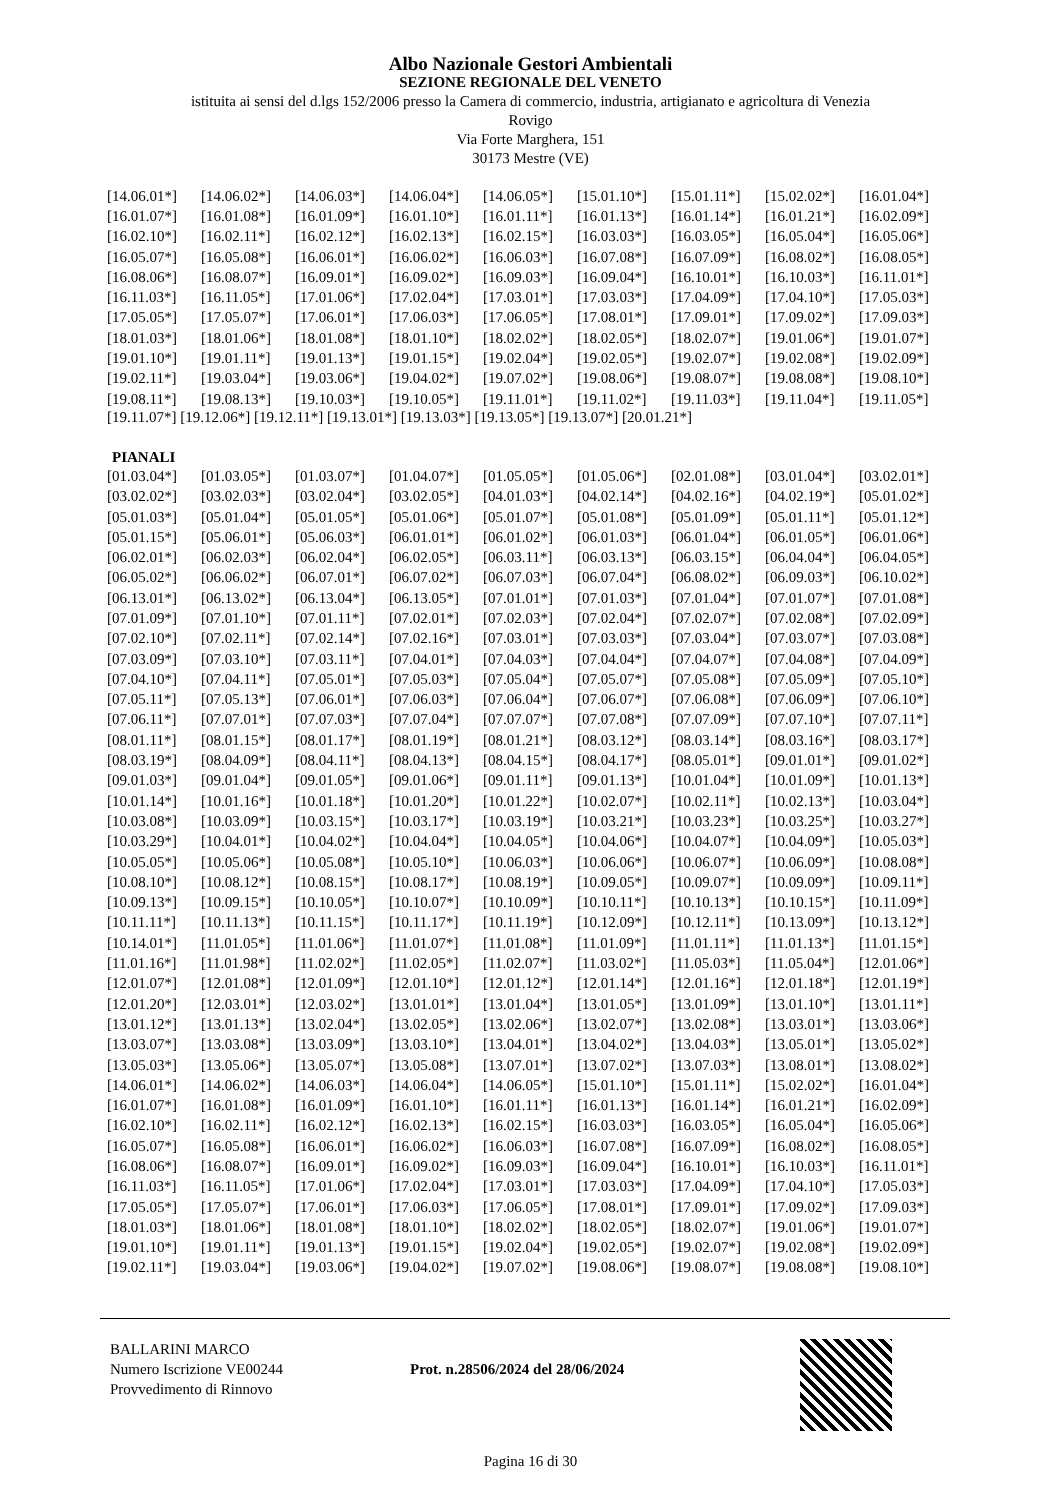Albo Nazionale Gestori Ambientali
SEZIONE REGIONALE DEL VENETO
istituita ai sensi del d.lgs 152/2006 presso la Camera di commercio, industria, artigianato e agricoltura di Venezia
Rovigo
Via Forte Marghera, 151
30173 Mestre (VE)
| [14.06.01*] | [14.06.02*] | [14.06.03*] | [14.06.04*] | [14.06.05*] | [15.01.10*] | [15.01.11*] | [15.02.02*] | [16.01.04*] |
| [16.01.07*] | [16.01.08*] | [16.01.09*] | [16.01.10*] | [16.01.11*] | [16.01.13*] | [16.01.14*] | [16.01.21*] | [16.02.09*] |
| [16.02.10*] | [16.02.11*] | [16.02.12*] | [16.02.13*] | [16.02.15*] | [16.03.03*] | [16.03.05*] | [16.05.04*] | [16.05.06*] |
| [16.05.07*] | [16.05.08*] | [16.06.01*] | [16.06.02*] | [16.06.03*] | [16.07.08*] | [16.07.09*] | [16.08.02*] | [16.08.05*] |
| [16.08.06*] | [16.08.07*] | [16.09.01*] | [16.09.02*] | [16.09.03*] | [16.09.04*] | [16.10.01*] | [16.10.03*] | [16.11.01*] |
| [16.11.03*] | [16.11.05*] | [17.01.06*] | [17.02.04*] | [17.03.01*] | [17.03.03*] | [17.04.09*] | [17.04.10*] | [17.05.03*] |
| [17.05.05*] | [17.05.07*] | [17.06.01*] | [17.06.03*] | [17.06.05*] | [17.08.01*] | [17.09.01*] | [17.09.02*] | [17.09.03*] |
| [18.01.03*] | [18.01.06*] | [18.01.08*] | [18.01.10*] | [18.02.02*] | [18.02.05*] | [18.02.07*] | [19.01.06*] | [19.01.07*] |
| [19.01.10*] | [19.01.11*] | [19.01.13*] | [19.01.15*] | [19.02.04*] | [19.02.05*] | [19.02.07*] | [19.02.08*] | [19.02.09*] |
| [19.02.11*] | [19.03.04*] | [19.03.06*] | [19.04.02*] | [19.07.02*] | [19.08.06*] | [19.08.07*] | [19.08.08*] | [19.08.10*] |
| [19.08.11*] | [19.08.13*] | [19.10.03*] | [19.10.05*] | [19.11.01*] | [19.11.02*] | [19.11.03*] | [19.11.04*] | [19.11.05*] |
[19.11.07*] [19.12.06*] [19.12.11*] [19.13.01*] [19.13.03*] [19.13.05*] [19.13.07*] [20.01.21*]
PIANALI
| [01.03.04*] | [01.03.05*] | [01.03.07*] | [01.04.07*] | [01.05.05*] | [01.05.06*] | [02.01.08*] | [03.01.04*] | [03.02.01*] |
| [03.02.02*] | [03.02.03*] | [03.02.04*] | [03.02.05*] | [04.01.03*] | [04.02.14*] | [04.02.16*] | [04.02.19*] | [05.01.02*] |
| [05.01.03*] | [05.01.04*] | [05.01.05*] | [05.01.06*] | [05.01.07*] | [05.01.08*] | [05.01.09*] | [05.01.11*] | [05.01.12*] |
| [05.01.15*] | [05.06.01*] | [05.06.03*] | [06.01.01*] | [06.01.02*] | [06.01.03*] | [06.01.04*] | [06.01.05*] | [06.01.06*] |
| [06.02.01*] | [06.02.03*] | [06.02.04*] | [06.02.05*] | [06.03.11*] | [06.03.13*] | [06.03.15*] | [06.04.04*] | [06.04.05*] |
| [06.05.02*] | [06.06.02*] | [06.07.01*] | [06.07.02*] | [06.07.03*] | [06.07.04*] | [06.08.02*] | [06.09.03*] | [06.10.02*] |
| [06.13.01*] | [06.13.02*] | [06.13.04*] | [06.13.05*] | [07.01.01*] | [07.01.03*] | [07.01.04*] | [07.01.07*] | [07.01.08*] |
| [07.01.09*] | [07.01.10*] | [07.01.11*] | [07.02.01*] | [07.02.03*] | [07.02.04*] | [07.02.07*] | [07.02.08*] | [07.02.09*] |
| [07.02.10*] | [07.02.11*] | [07.02.14*] | [07.02.16*] | [07.03.01*] | [07.03.03*] | [07.03.04*] | [07.03.07*] | [07.03.08*] |
| [07.03.09*] | [07.03.10*] | [07.03.11*] | [07.04.01*] | [07.04.03*] | [07.04.04*] | [07.04.07*] | [07.04.08*] | [07.04.09*] |
| [07.04.10*] | [07.04.11*] | [07.05.01*] | [07.05.03*] | [07.05.04*] | [07.05.07*] | [07.05.08*] | [07.05.09*] | [07.05.10*] |
| [07.05.11*] | [07.05.13*] | [07.06.01*] | [07.06.03*] | [07.06.04*] | [07.06.07*] | [07.06.08*] | [07.06.09*] | [07.06.10*] |
| [07.06.11*] | [07.07.01*] | [07.07.03*] | [07.07.04*] | [07.07.07*] | [07.07.08*] | [07.07.09*] | [07.07.10*] | [07.07.11*] |
| [08.01.11*] | [08.01.15*] | [08.01.17*] | [08.01.19*] | [08.01.21*] | [08.03.12*] | [08.03.14*] | [08.03.16*] | [08.03.17*] |
| [08.03.19*] | [08.04.09*] | [08.04.11*] | [08.04.13*] | [08.04.15*] | [08.04.17*] | [08.05.01*] | [09.01.01*] | [09.01.02*] |
| [09.01.03*] | [09.01.04*] | [09.01.05*] | [09.01.06*] | [09.01.11*] | [09.01.13*] | [10.01.04*] | [10.01.09*] | [10.01.13*] |
| [10.01.14*] | [10.01.16*] | [10.01.18*] | [10.01.20*] | [10.01.22*] | [10.02.07*] | [10.02.11*] | [10.02.13*] | [10.03.04*] |
| [10.03.08*] | [10.03.09*] | [10.03.15*] | [10.03.17*] | [10.03.19*] | [10.03.21*] | [10.03.23*] | [10.03.25*] | [10.03.27*] |
| [10.03.29*] | [10.04.01*] | [10.04.02*] | [10.04.04*] | [10.04.05*] | [10.04.06*] | [10.04.07*] | [10.04.09*] | [10.05.03*] |
| [10.05.05*] | [10.05.06*] | [10.05.08*] | [10.05.10*] | [10.06.03*] | [10.06.06*] | [10.06.07*] | [10.06.09*] | [10.08.08*] |
| [10.08.10*] | [10.08.12*] | [10.08.15*] | [10.08.17*] | [10.08.19*] | [10.09.05*] | [10.09.07*] | [10.09.09*] | [10.09.11*] |
| [10.09.13*] | [10.09.15*] | [10.10.05*] | [10.10.07*] | [10.10.09*] | [10.10.11*] | [10.10.13*] | [10.10.15*] | [10.11.09*] |
| [10.11.11*] | [10.11.13*] | [10.11.15*] | [10.11.17*] | [10.11.19*] | [10.12.09*] | [10.12.11*] | [10.13.09*] | [10.13.12*] |
| [10.14.01*] | [11.01.05*] | [11.01.06*] | [11.01.07*] | [11.01.08*] | [11.01.09*] | [11.01.11*] | [11.01.13*] | [11.01.15*] |
| [11.01.16*] | [11.01.98*] | [11.02.02*] | [11.02.05*] | [11.02.07*] | [11.03.02*] | [11.05.03*] | [11.05.04*] | [12.01.06*] |
| [12.01.07*] | [12.01.08*] | [12.01.09*] | [12.01.10*] | [12.01.12*] | [12.01.14*] | [12.01.16*] | [12.01.18*] | [12.01.19*] |
| [12.01.20*] | [12.03.01*] | [12.03.02*] | [13.01.01*] | [13.01.04*] | [13.01.05*] | [13.01.09*] | [13.01.10*] | [13.01.11*] |
| [13.01.12*] | [13.01.13*] | [13.02.04*] | [13.02.05*] | [13.02.06*] | [13.02.07*] | [13.02.08*] | [13.03.01*] | [13.03.06*] |
| [13.03.07*] | [13.03.08*] | [13.03.09*] | [13.03.10*] | [13.04.01*] | [13.04.02*] | [13.04.03*] | [13.05.01*] | [13.05.02*] |
| [13.05.03*] | [13.05.06*] | [13.05.07*] | [13.05.08*] | [13.07.01*] | [13.07.02*] | [13.07.03*] | [13.08.01*] | [13.08.02*] |
| [14.06.01*] | [14.06.02*] | [14.06.03*] | [14.06.04*] | [14.06.05*] | [15.01.10*] | [15.01.11*] | [15.02.02*] | [16.01.04*] |
| [16.01.07*] | [16.01.08*] | [16.01.09*] | [16.01.10*] | [16.01.11*] | [16.01.13*] | [16.01.14*] | [16.01.21*] | [16.02.09*] |
| [16.02.10*] | [16.02.11*] | [16.02.12*] | [16.02.13*] | [16.02.15*] | [16.03.03*] | [16.03.05*] | [16.05.04*] | [16.05.06*] |
| [16.05.07*] | [16.05.08*] | [16.06.01*] | [16.06.02*] | [16.06.03*] | [16.07.08*] | [16.07.09*] | [16.08.02*] | [16.08.05*] |
| [16.08.06*] | [16.08.07*] | [16.09.01*] | [16.09.02*] | [16.09.03*] | [16.09.04*] | [16.10.01*] | [16.10.03*] | [16.11.01*] |
| [16.11.03*] | [16.11.05*] | [17.01.06*] | [17.02.04*] | [17.03.01*] | [17.03.03*] | [17.04.09*] | [17.04.10*] | [17.05.03*] |
| [17.05.05*] | [17.05.07*] | [17.06.01*] | [17.06.03*] | [17.06.05*] | [17.08.01*] | [17.09.01*] | [17.09.02*] | [17.09.03*] |
| [18.01.03*] | [18.01.06*] | [18.01.08*] | [18.01.10*] | [18.02.02*] | [18.02.05*] | [18.02.07*] | [19.01.06*] | [19.01.07*] |
| [19.01.10*] | [19.01.11*] | [19.01.13*] | [19.01.15*] | [19.02.04*] | [19.02.05*] | [19.02.07*] | [19.02.08*] | [19.02.09*] |
| [19.02.11*] | [19.03.04*] | [19.03.06*] | [19.04.02*] | [19.07.02*] | [19.08.06*] | [19.08.07*] | [19.08.08*] | [19.08.10*] |
BALLARINI MARCO
Numero Iscrizione VE00244
Provvedimento di Rinnovo
Prot. n.28506/2024 del 28/06/2024
Pagina 16 di 30